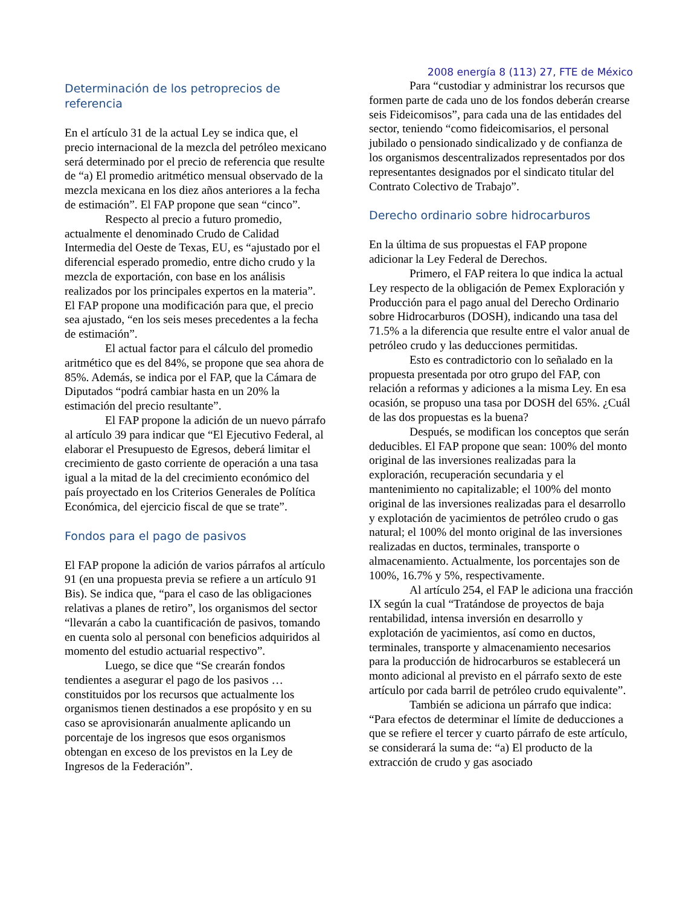Determinación de los petroprecios de referencia
En el artículo 31 de la actual Ley se indica que, el precio internacional de la mezcla del petróleo mexicano será determinado por el precio de referencia que resulte de “a) El promedio aritmético mensual observado de la mezcla mexicana en los diez años anteriores a la fecha de estimación”. El FAP propone que sean “cinco”.
Respecto al precio a futuro promedio, actualmente el denominado Crudo de Calidad Intermedia del Oeste de Texas, EU, es “ajustado por el diferencial esperado promedio, entre dicho crudo y la mezcla de exportación, con base en los análisis realizados por los principales expertos en la materia”. El FAP propone una modificación para que, el precio sea ajustado, “en los seis meses precedentes a la fecha de estimación”.
El actual factor para el cálculo del promedio aritmético que es del 84%, se propone que sea ahora de 85%. Además, se indica por el FAP, que la Cámara de Diputados “podrá cambiar hasta en un 20% la estimación del precio resultante”.
El FAP propone la adición de un nuevo párrafo al artículo 39 para indicar que “El Ejecutivo Federal, al elaborar el Presupuesto de Egresos, deberá limitar el crecimiento de gasto corriente de operación a una tasa igual a la mitad de la del crecimiento económico del país proyectado en los Criterios Generales de Política Económica, del ejercicio fiscal de que se trate”.
Fondos para el pago de pasivos
El FAP propone la adición de varios párrafos al artículo 91 (en una propuesta previa se refiere a un artículo 91 Bis). Se indica que, “para el caso de las obligaciones relativas a planes de retiro”, los organismos del sector “llevarán a cabo la cuantificación de pasivos, tomando en cuenta solo al personal con beneficios adquiridos al momento del estudio actuarial respectivo”.
Luego, se dice que “Se crearán fondos tendientes a asegurar el pago de los pasivos … constituidos por los recursos que actualmente los organismos tienen destinados a ese propósito y en su caso se aprovisionarán anualmente aplicando un porcentaje de los ingresos que esos organismos obtengan en exceso de los previstos en la Ley de Ingresos de la Federación”.
2008 energía 8 (113) 27, FTE de México
Para “custodiar y administrar los recursos que formen parte de cada uno de los fondos deberán crearse seis Fideicomisos”, para cada una de las entidades del sector, teniendo “como fideicomisarios, el personal jubilado o pensionado sindicalizado y de confianza de los organismos descentralizados representados por dos representantes designados por el sindicato titular del Contrato Colectivo de Trabajo”.
Derecho ordinario sobre hidrocarburos
En la última de sus propuestas el FAP propone adicionar la Ley Federal de Derechos.
Primero, el FAP reitera lo que indica la actual Ley respecto de la obligación de Pemex Exploración y Producción para el pago anual del Derecho Ordinario sobre Hidrocarburos (DOSH), indicando una tasa del 71.5% a la diferencia que resulte entre el valor anual de petróleo crudo y las deducciones permitidas.
Esto es contradictorio con lo señalado en la propuesta presentada por otro grupo del FAP, con relación a reformas y adiciones a la misma Ley. En esa ocasión, se propuso una tasa por DOSH del 65%. ¿Cuál de las dos propuestas es la buena?
Después, se modifican los conceptos que serán deducibles. El FAP propone que sean: 100% del monto original de las inversiones realizadas para la exploración, recuperación secundaria y el mantenimiento no capitalizable; el 100% del monto original de las inversiones realizadas para el desarrollo y explotación de yacimientos de petróleo crudo o gas natural; el 100% del monto original de las inversiones realizadas en ductos, terminales, transporte o almacenamiento. Actualmente, los porcentajes son de 100%, 16.7% y 5%, respectivamente.
Al artículo 254, el FAP le adiciona una fracción IX según la cual “Tratándose de proyectos de baja rentabilidad, intensa inversión en desarrollo y explotación de yacimientos, así como en ductos, terminales, transporte y almacenamiento necesarios para la producción de hidrocarburos se establecerá un monto adicional al previsto en el párrafo sexto de este artículo por cada barril de petróleo crudo equivalente”.
También se adiciona un párrafo que indica: “Para efectos de determinar el límite de deducciones a que se refiere el tercer y cuarto párrafo de este artículo, se considerará la suma de: “a) El producto de la extracción de crudo y gas asociado